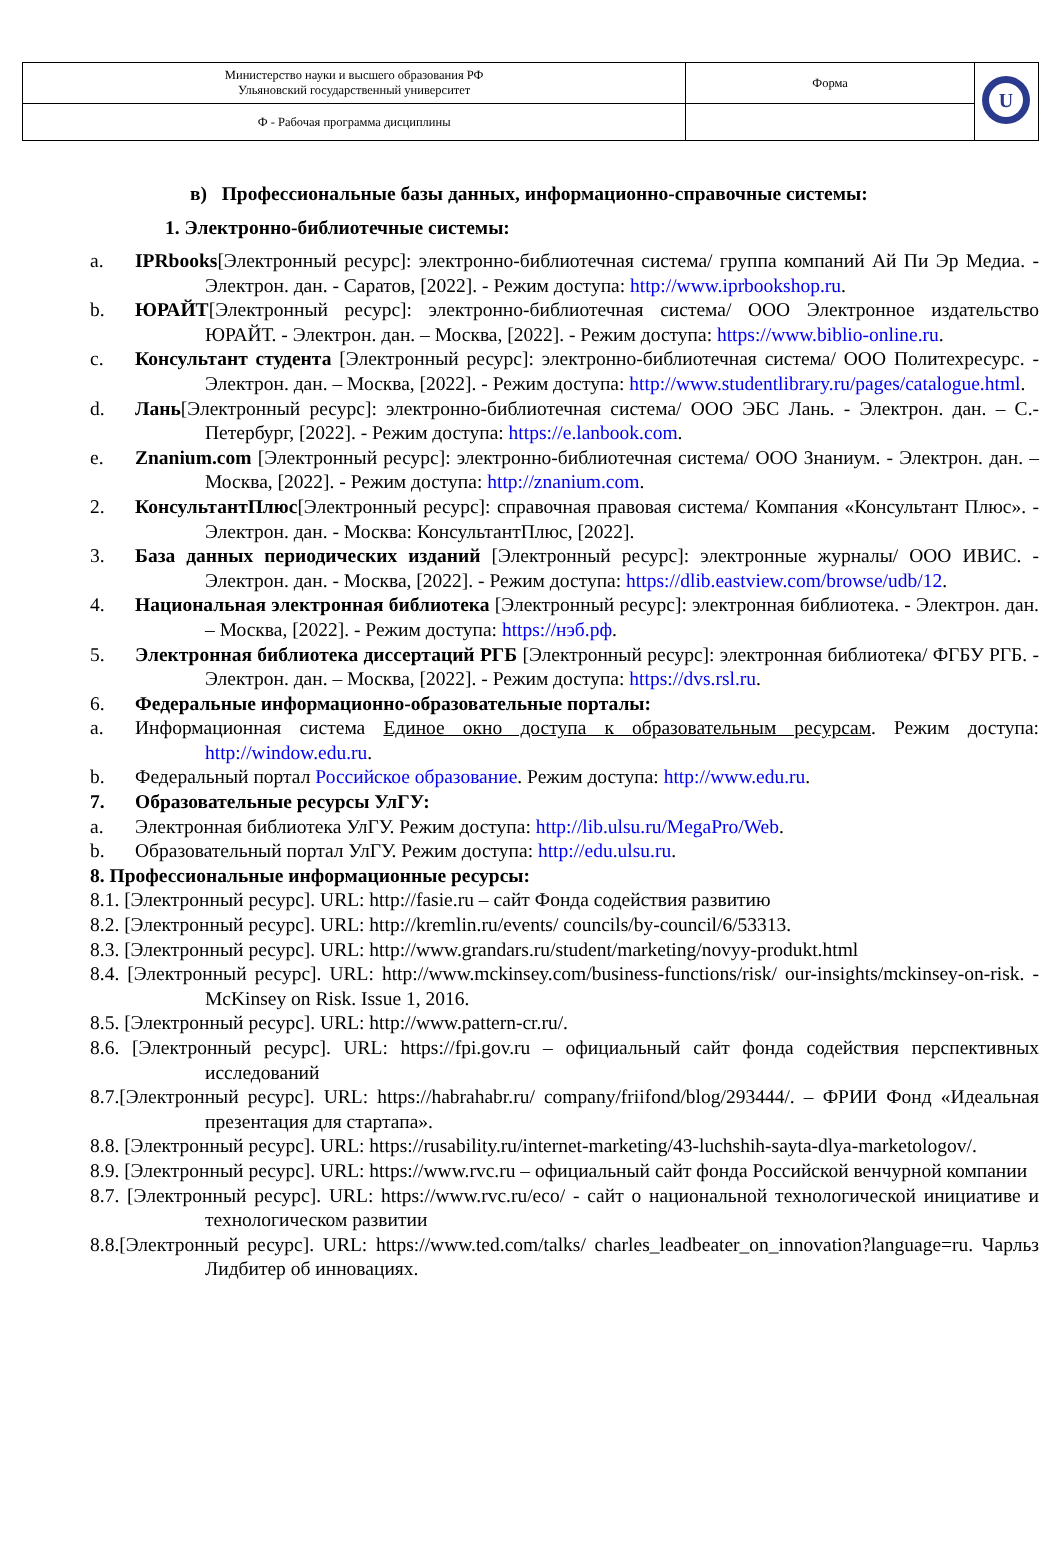| Министерство науки и высшего образования РФ Ульяновский государственный университет | Форма | U |
| Ф - Рабочая программа дисциплины | | |
в) Профессиональные базы данных, информационно-справочные системы:
1. Электронно-библиотечные системы:
a. IPRbooks[Электронный ресурс]: электронно-библиотечная система/ группа компаний Ай Пи Эр Медиа. - Электрон. дан. - Саратов, [2022]. - Режим доступа: http://www.iprbookshop.ru.
b. ЮРАЙТ[Электронный ресурс]: электронно-библиотечная система/ ООО Электронное издательство ЮРАЙТ. - Электрон. дан. – Москва, [2022]. - Режим доступа: https://www.biblio-online.ru.
c. Консультант студента [Электронный ресурс]: электронно-библиотечная система/ ООО Политехресурс. - Электрон. дан. – Москва, [2022]. - Режим доступа: http://www.studentlibrary.ru/pages/catalogue.html.
d. Лань[Электронный ресурс]: электронно-библиотечная система/ ООО ЭБС Лань. - Электрон. дан. – С.-Петербург, [2022]. - Режим доступа: https://e.lanbook.com.
e. Znanium.com [Электронный ресурс]: электронно-библиотечная система/ ООО Знаниум. - Электрон. дан. – Москва, [2022]. - Режим доступа: http://znanium.com.
2. КонсультантПлюс[Электронный ресурс]: справочная правовая система/ Компания «Консультант Плюс». - Электрон. дан. - Москва: КонсультантПлюс, [2022].
3. База данных периодических изданий [Электронный ресурс]: электронные журналы/ ООО ИВИС. - Электрон. дан. - Москва, [2022]. - Режим доступа: https://dlib.eastview.com/browse/udb/12.
4. Национальная электронная библиотека [Электронный ресурс]: электронная библиотека. - Электрон. дан. – Москва, [2022]. - Режим доступа: https://нэб.рф.
5. Электронная библиотека диссертаций РГБ [Электронный ресурс]: электронная библиотека/ ФГБУ РГБ. - Электрон. дан. – Москва, [2022]. - Режим доступа: https://dvs.rsl.ru.
6. Федеральные информационно-образовательные порталы:
a. Информационная система Единое окно доступа к образовательным ресурсам. Режим доступа: http://window.edu.ru.
b. Федеральный портал Российское образование. Режим доступа: http://www.edu.ru.
7. Образовательные ресурсы УлГУ:
a. Электронная библиотека УлГУ. Режим доступа: http://lib.ulsu.ru/MegaPro/Web.
b. Образовательный портал УлГУ. Режим доступа: http://edu.ulsu.ru.
8. Профессиональные информационные ресурсы:
8.1. [Электронный ресурс]. URL: http://fasie.ru – сайт Фонда содействия развитию
8.2. [Электронный ресурс]. URL: http://kremlin.ru/events/ councils/by-council/6/53313.
8.3. [Электронный ресурс]. URL: http://www.grandars.ru/student/marketing/novyy-produkt.html
8.4. [Электронный ресурс]. URL: http://www.mckinsey.com/business-functions/risk/ our-insights/mckinsey-on-risk. - McKinsey on Risk. Issue 1, 2016.
8.5. [Электронный ресурс]. URL: http://www.pattern-cr.ru/.
8.6. [Электронный ресурс]. URL: https://fpi.gov.ru – официальный сайт фонда содействия перспективных исследований
8.7.[Электронный ресурс]. URL: https://habrahabr.ru/ company/friifond/blog/293444/. – ФРИИ Фонд «Идеальная презентация для стартапа».
8.8. [Электронный ресурс]. URL: https://rusability.ru/internet-marketing/43-luchshih-sayta-dlya-marketologov/.
8.9. [Электронный ресурс]. URL: https://www.rvc.ru – официальный сайт фонда Российской венчурной компании
8.7. [Электронный ресурс]. URL: https://www.rvc.ru/eco/ - сайт о национальной технологической инициативе и технологическом развитии
8.8.[Электронный ресурс]. URL: https://www.ted.com/talks/ charles_leadbeater_on_innovation?language=ru. Чарльз Лидбитер об инновациях.